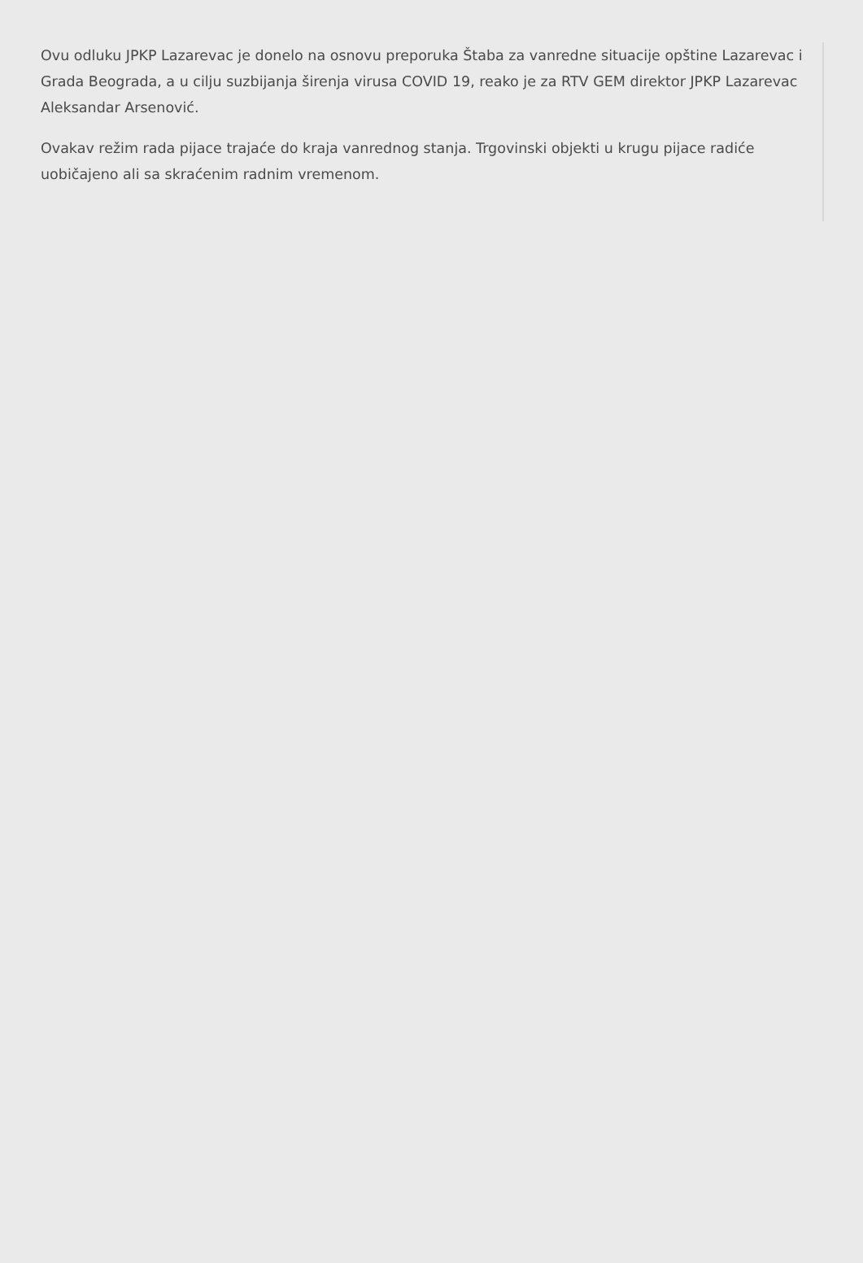Ovu odluku JPKP Lazarevac je donelo na osnovu preporuka Štaba za vanredne situacije opštine Lazarevac i Grada Beograda, a u cilju suzbijanja širenja virusa COVID 19, reako je za RTV GEM direktor JPKP Lazarevac Aleksandar Arsenović.
Ovakav režim rada pijace trajaće do kraja vanrednog stanja. Trgovinski objekti u krugu pijace radiće uobičajeno ali sa skraćenim radnim vremenom.